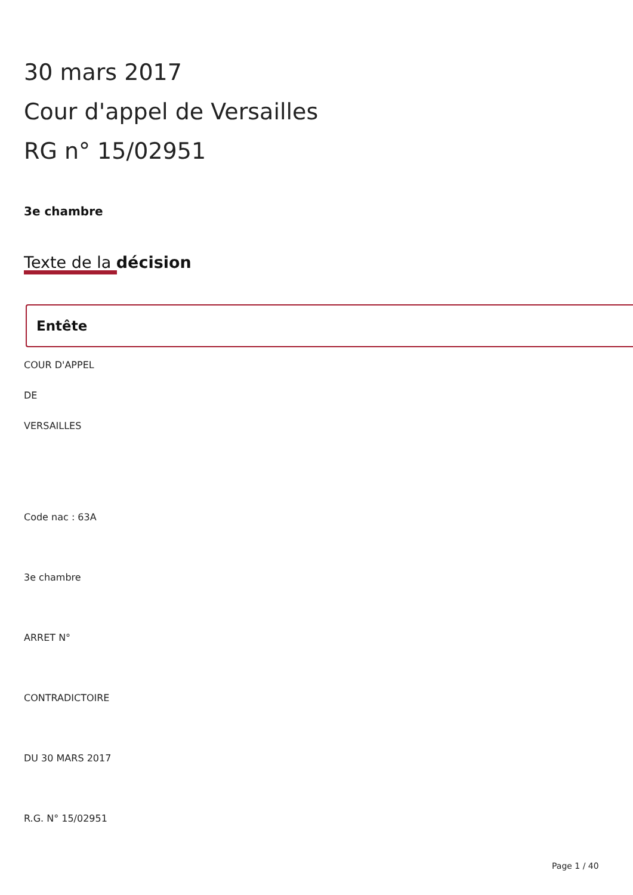30 mars 2017
Cour d'appel de Versailles
RG n° 15/02951
3e chambre
Texte de la décision
Entête
COUR D'APPEL
DE
VERSAILLES
Code nac : 63A
3e chambre
ARRET N°
CONTRADICTOIRE
DU 30 MARS 2017
R.G. N° 15/02951
Page 1 / 40